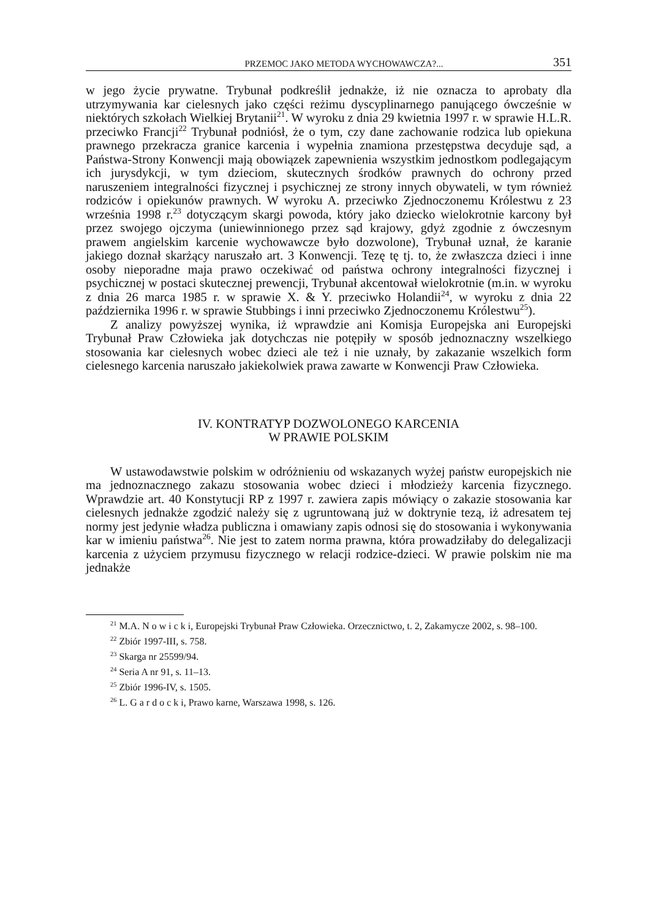PRZEMOC JAKO METODA WYCHOWAWCZA?... 351
w jego życie prywatne. Trybunał podkreślił jednakże, iż nie oznacza to aprobaty dla utrzymywania kar cielesnych jako części reżimu dyscyplinarnego panującego ówcześnie w niektórych szkołach Wielkiej Brytanii<sup>21</sup>. W wyroku z dnia 29 kwietnia 1997 r. w sprawie H.L.R. przeciwko Francji<sup>22</sup> Trybunał podniósł, że o tym, czy dane zachowanie rodzica lub opiekuna prawnego przekracza granice karcenia i wypełnia znamiona przestępstwa decyduje sąd, a Państwa-Strony Konwencji mają obowiązek zapewnienia wszystkim jednostkom podlegającym ich jurysdykcji, w tym dzieciom, skutecznych środków prawnych do ochrony przed naruszeniem integralności fizycznej i psychicznej ze strony innych obywateli, w tym również rodziców i opiekunów prawnych. W wyroku A. przeciwko Zjednoczonemu Królestwu z 23 września 1998 r.<sup>23</sup> dotyczącym skargi powoda, który jako dziecko wielokrotnie karcony był przez swojego ojczyma (uniewinnionego przez sąd krajowy, gdyż zgodnie z ówczesnym prawem angielskim karcenie wychowawcze było dozwolone), Trybunał uznał, że karanie jakiego doznał skarżący naruszało art. 3 Konwencji. Tezę tę tj. to, że zwłaszcza dzieci i inne osoby nieporadne maja prawo oczekiwać od państwa ochrony integralności fizycznej i psychicznej w postaci skutecznej prewencji, Trybunał akcentował wielokrotnie (m.in. w wyroku z dnia 26 marca 1985 r. w sprawie X. & Y. przeciwko Holandii<sup>24</sup>, w wyroku z dnia 22 października 1996 r. w sprawie Stubbings i inni przeciwko Zjednoczonemu Królestwu<sup>25</sup>).
Z analizy powyższej wynika, iż wprawdzie ani Komisja Europejska ani Europejski Trybunał Praw Człowieka jak dotychczas nie potępiły w sposób jednoznaczny wszelkiego stosowania kar cielesnych wobec dzieci ale też i nie uznały, by zakazanie wszelkich form cielesnego karcenia naruszało jakiekolwiek prawa zawarte w Konwencji Praw Człowieka.
IV. KONTRATYP DOZWOLONEGO KARCENIA
W PRAWIE POLSKIM
W ustawodawstwie polskim w odróżnieniu od wskazanych wyżej państw europejskich nie ma jednoznacznego zakazu stosowania wobec dzieci i młodzieży karcenia fizycznego. Wprawdzie art. 40 Konstytucji RP z 1997 r. zawiera zapis mówiący o zakazie stosowania kar cielesnych jednakże zgodzić należy się z ugruntowaną już w doktrynie tezą, iż adresatem tej normy jest jedynie władza publiczna i omawiany zapis odnosi się do stosowania i wykonywania kar w imieniu państwa<sup>26</sup>. Nie jest to zatem norma prawna, która prowadziłaby do delegalizacji karcenia z użyciem przymusu fizycznego w relacji rodzice-dzieci. W prawie polskim nie ma jednakże
<sup>21</sup> M.A. N o w i c k i, Europejski Trybunał Praw Człowieka. Orzecznictwo, t. 2, Zakamycze 2002, s. 98–100.
<sup>22</sup> Zbiór 1997-III, s. 758.
<sup>23</sup> Skarga nr 25599/94.
<sup>24</sup> Seria A nr 91, s. 11–13.
<sup>25</sup> Zbiór 1996-IV, s. 1505.
<sup>26</sup> L. G a r d o c k i, Prawo karne, Warszawa 1998, s. 126.